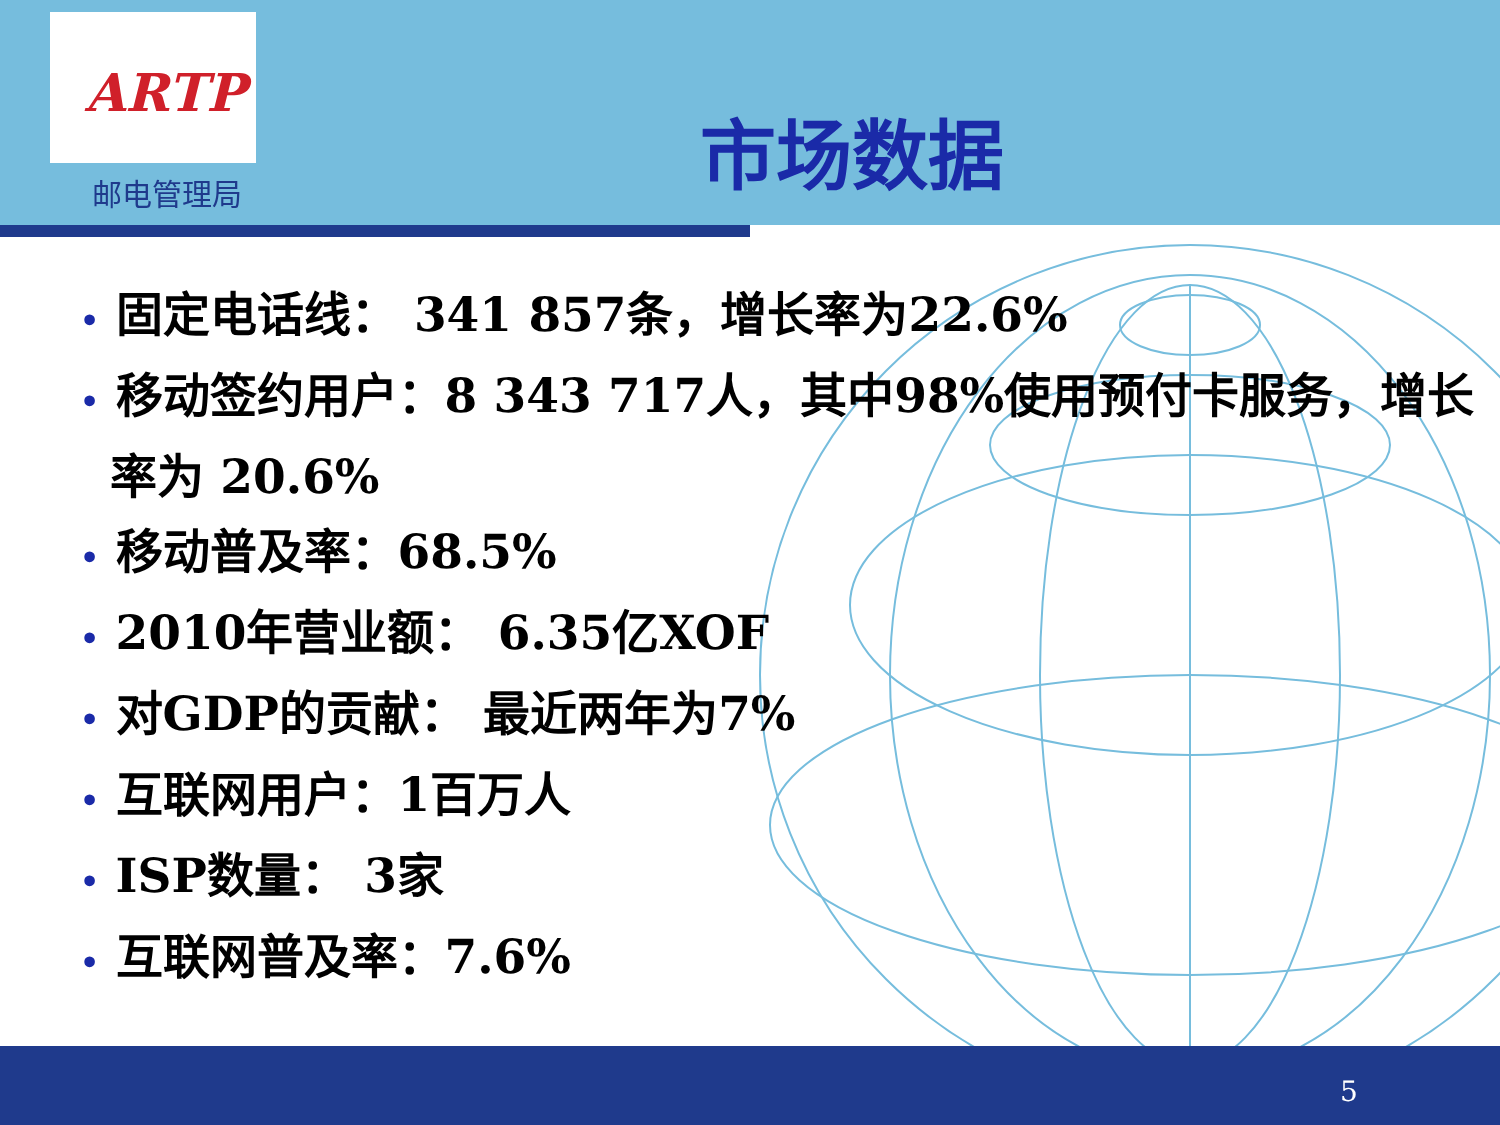ARTP
邮电管理局
市场数据
• 固定电话线： 341 857条，增长率为22.6%
• 移动签约用户：8 343 717人，其中98%使用预付卡服务，增长率为 20.6%
• 移动普及率：68.5%
• 2010年营业额： 6.35亿XOF
• 对GDP的贡献： 最近两年为7%
• 互联网用户：1百万人
• ISP数量： 3家
• 互联网普及率：7.6%
5